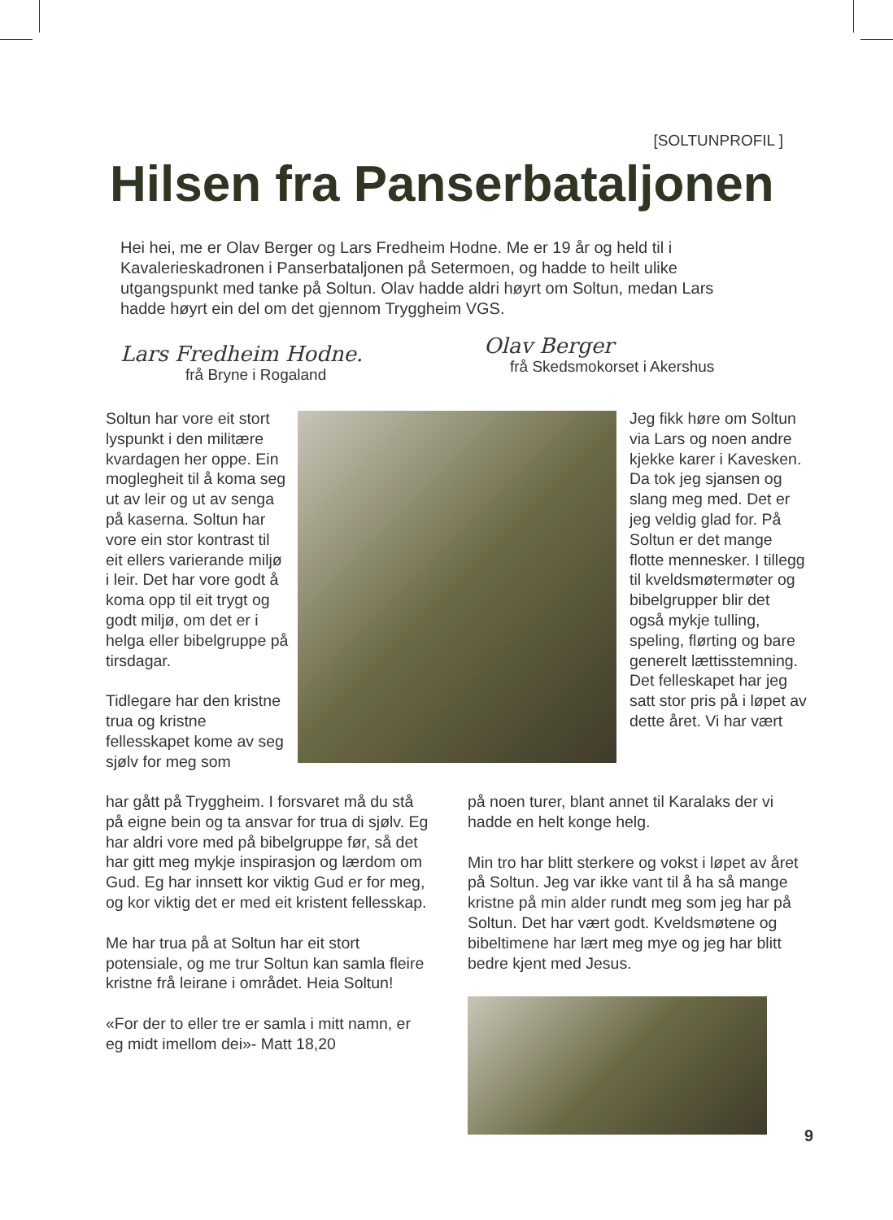[SOLTUNPROFIL ]
Hilsen fra Panserbataljonen
Hei hei, me er Olav Berger og Lars Fredheim Hodne. Me er 19 år og held til i Kavalerieskadronen i Panserbataljonen på Setermoen, og hadde to heilt ulike utgangspunkt med tanke på Soltun. Olav hadde aldri høyrt om Soltun, medan Lars hadde høyrt ein del om det gjennom Tryggheim VGS.
Lars Fredheim Hodne.
frå Bryne i Rogaland
Olav Berger
frå Skedsmokorset i Akershus
Soltun har vore eit stort lyspunkt i den militære kvardagen her oppe. Ein moglegheit til å koma seg ut av leir og ut av senga på kaserna. Soltun har vore ein stor kontrast til eit ellers varierande miljø i leir. Det har vore godt å koma opp til eit trygt og godt miljø, om det er i helga eller bibelgruppe på tirsdagar.
Tidlegare har den kristne trua og kristne fellesskapet kome av seg sjølv for meg som
har gått på Tryggheim. I forsvaret må du stå på eigne bein og ta ansvar for trua di sjølv. Eg har aldri vore med på bibelgruppe før, så det har gitt meg mykje inspirasjon og lærdom om Gud. Eg har innsett kor viktig Gud er for meg, og kor viktig det er med eit kristent fellesskap.
Me har trua på at Soltun har eit stort potensiale, og me trur Soltun kan samla fleire kristne frå leirane i området. Heia Soltun!
«For der to eller tre er samla i mitt namn, er eg midt imellom dei»- Matt 18,20
Jeg fikk høre om Soltun via Lars og noen andre kjekke karer i Kavesken. Da tok jeg sjansen og slang meg med. Det er jeg veldig glad for. På Soltun er det mange flotte mennesker. I tillegg til kveldsmøtermøter og bibelgrupper blir det også mykje tulling, speling, flørting og bare generelt lættisstemning. Det felleskapet har jeg satt stor pris på i løpet av dette året. Vi har vært
på noen turer, blant annet til Karalaks der vi hadde en helt konge helg.
Min tro har blitt sterkere og vokst i løpet av året på Soltun. Jeg var ikke vant til å ha så mange kristne på min alder rundt meg som jeg har på Soltun. Det har vært godt. Kveldsmøtene og bibeltimene har lært meg mye og jeg har blitt bedre kjent med Jesus.
9